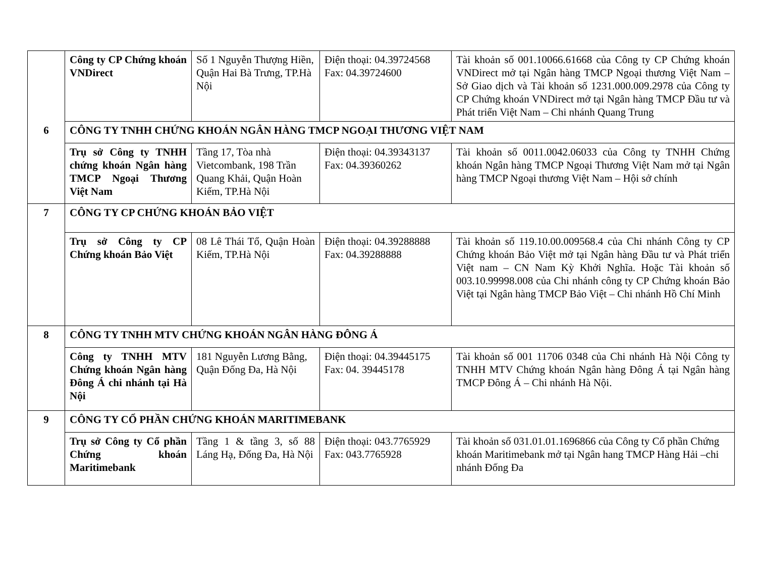| | Công ty CP Chứng khoán VNDirect | Số 1 Nguyễn Thượng Hiền, Quận Hai Bà Trưng, TP.Hà Nội | Điện thoại: 04.39724568 Fax: 04.39724600 | Tài khoản số 001.10066.61668 của Công ty CP Chứng khoán VNDirect mở tại Ngân hàng TMCP Ngoại thương Việt Nam – Sở Giao dịch và Tài khoản số 1231.000.009.2978 của Công ty CP Chứng khoán VNDirect mở tại Ngân hàng TMCP Đầu tư và Phát triển Việt Nam – Chi nhánh Quang Trung |
| 6 | CÔNG TY TNHH CHỨNG KHOÁN NGÂN HÀNG TMCP NGOẠI THƯƠNG VIỆT NAM | | | |
| | Trụ sở Công ty TNHH chứng khoán Ngân hàng TMCP Ngoại Thương Việt Nam | Tầng 17, Tòa nhà Vietcombank, 198 Trần Quang Khải, Quận Hoàn Kiếm, TP.Hà Nội | Điện thoại: 04.39343137 Fax: 04.39360262 | Tài khoản số 0011.0042.06033 của Công ty TNHH Chứng khoán Ngân hàng TMCP Ngoại Thương Việt Nam mở tại Ngân hàng TMCP Ngoại thương Việt Nam – Hội sở chính |
| 7 | CÔNG TY CP CHỨNG KHOÁN BẢO VIỆT | | | |
| | Trụ sở Công ty CP Chứng khoán Bảo Việt | 08 Lê Thái Tổ, Quận Hoàn Kiếm, TP.Hà Nội | Điện thoại: 04.39288888 Fax: 04.39288888 | Tài khoản số 119.10.00.009568.4 của Chi nhánh Công ty CP Chứng khoán Bảo Việt mở tại Ngân hàng Đầu tư và Phát triển Việt nam – CN Nam Kỳ Khởi Nghĩa. Hoặc Tài khoản số 003.10.99998.008 của Chi nhánh công ty CP Chứng khoán Bảo Việt tại Ngân hàng TMCP Bảo Việt – Chi nhánh Hồ Chí Minh |
| 8 | CÔNG TY TNHH MTV CHỨNG KHOÁN NGÂN HÀNG ĐÔNG Á | | | |
| | Công ty TNHH MTV Chứng khoán Ngân hàng Đông Á chi nhánh tại Hà Nội | 181 Nguyễn Lương Bằng, Quận Đống Đa, Hà Nội | Điện thoại: 04.39445175 Fax: 04. 39445178 | Tài khoản số 001 11706 0348 của Chi nhánh Hà Nội Công ty TNHH MTV Chứng khoán Ngân hàng Đông Á tại Ngân hàng TMCP Đông Á – Chi nhánh Hà Nội. |
| 9 | CÔNG TY CỔ PHẦN CHỨNG KHOÁN MARITIMEBANK | | | |
| | Trụ sở Công ty Cổ phần Chứng khoán Maritimebank | Tầng 1 & tầng 3, số 88 Láng Hạ, Đống Đa, Hà Nội | Điện thoại: 043.7765929 Fax: 043.7765928 | Tài khoản số 031.01.01.1696866 của Công ty Cổ phần Chứng khoán Maritimebank mở tại Ngân hang TMCP Hàng Hải –chi nhánh Đống Đa |